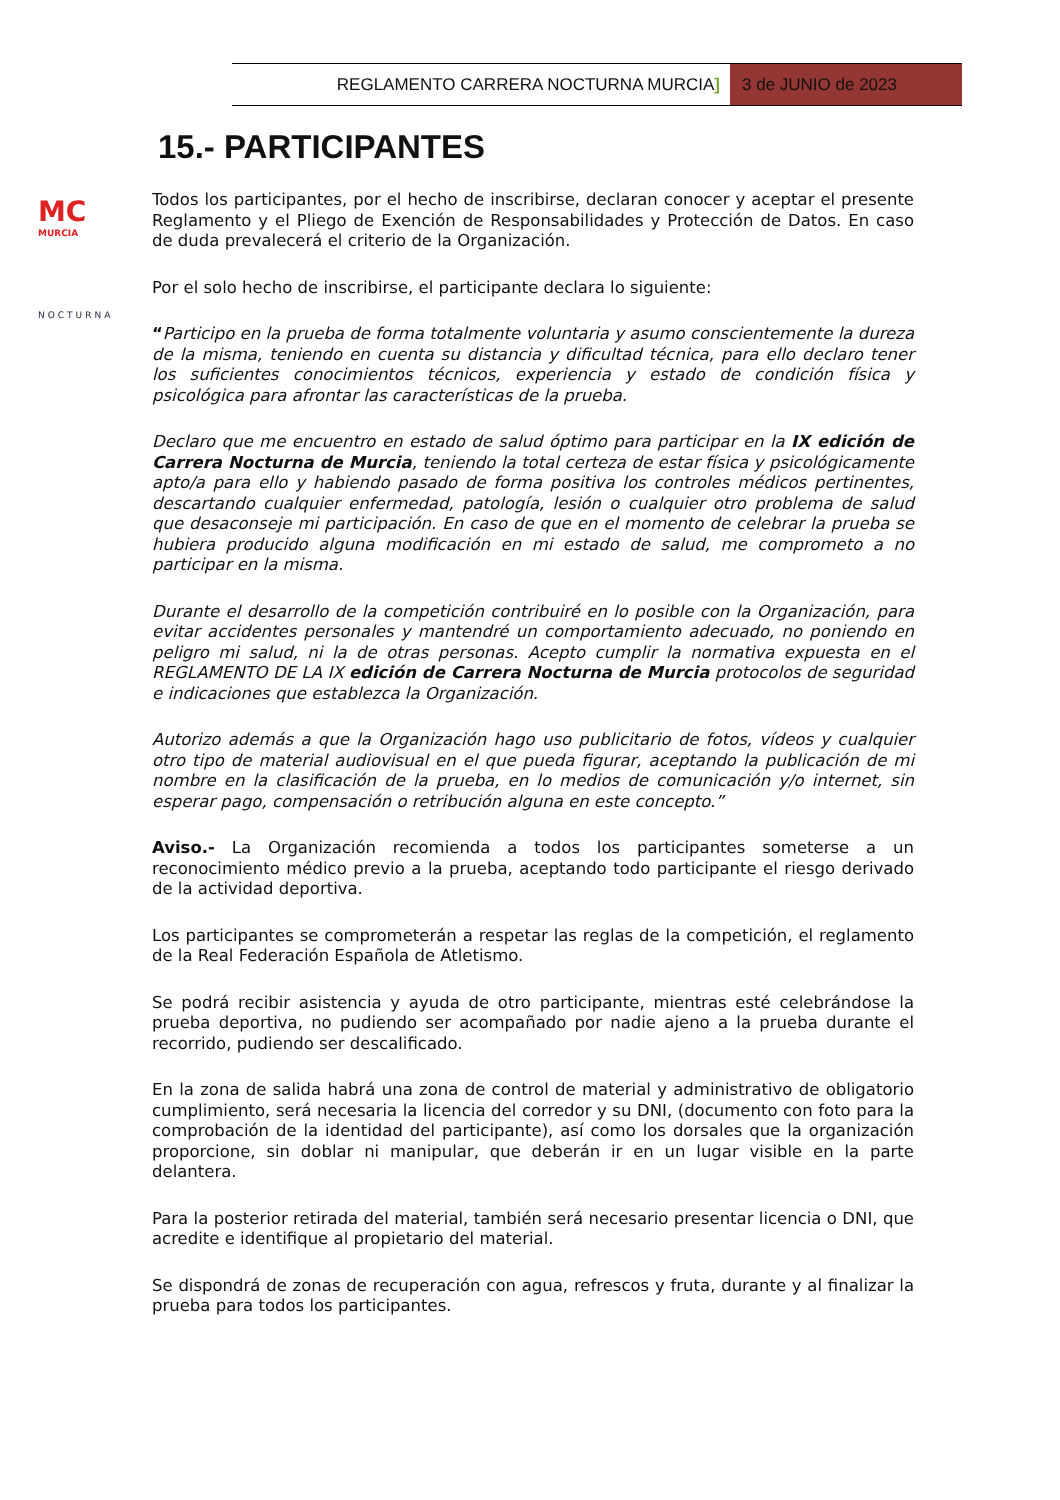REGLAMENTO CARRERA NOCTURNA MURCIA]
3 de JUNIO de 2023
MC
MURCIA
NOCTURNA
15.- PARTICIPANTES
Todos los participantes, por el hecho de inscribirse, declaran conocer y aceptar el presente Reglamento y el Pliego de Exención de Responsabilidades y Protección de Datos. En caso de duda prevalecerá el criterio de la Organización.
Por el solo hecho de inscribirse, el participante declara lo siguiente:
“Participo en la prueba de forma totalmente voluntaria y asumo conscientemente la dureza de la misma, teniendo en cuenta su distancia y dificultad técnica, para ello declaro tener los suficientes conocimientos técnicos, experiencia y estado de condición física y psicológica para afrontar las características de la prueba.
Declaro que me encuentro en estado de salud óptimo para participar en la IX edición de Carrera Nocturna de Murcia, teniendo la total certeza de estar física y psicológicamente apto/a para ello y habiendo pasado de forma positiva los controles médicos pertinentes, descartando cualquier enfermedad, patología, lesión o cualquier otro problema de salud que desaconseje mi participación. En caso de que en el momento de celebrar la prueba se hubiera producido alguna modificación en mi estado de salud, me comprometo a no participar en la misma.
Durante el desarrollo de la competición contribuiré en lo posible con la Organización, para evitar accidentes personales y mantendré un comportamiento adecuado, no poniendo en peligro mi salud, ni la de otras personas. Acepto cumplir la normativa expuesta en el REGLAMENTO DE LA IX edición de Carrera Nocturna de Murcia protocolos de seguridad e indicaciones que establezca la Organización.
Autorizo además a que la Organización hago uso publicitario de fotos, vídeos y cualquier otro tipo de material audiovisual en el que pueda figurar, aceptando la publicación de mi nombre en la clasificación de la prueba, en lo medios de comunicación y/o internet, sin esperar pago, compensación o retribución alguna en este concepto.”
Aviso.- La Organización recomienda a todos los participantes someterse a un reconocimiento médico previo a la prueba, aceptando todo participante el riesgo derivado de la actividad deportiva.
Los participantes se comprometerán a respetar las reglas de la competición, el reglamento de la Real Federación Española de Atletismo.
Se podrá recibir asistencia y ayuda de otro participante, mientras esté celebrándose la prueba deportiva, no pudiendo ser acompañado por nadie ajeno a la prueba durante el recorrido, pudiendo ser descalificado.
En la zona de salida habrá una zona de control de material y administrativo de obligatorio cumplimiento, será necesaria la licencia del corredor y su DNI, (documento con foto para la comprobación de la identidad del participante), así como los dorsales que la organización proporcione, sin doblar ni manipular, que deberán ir en un lugar visible en la parte delantera.
Para la posterior retirada del material, también será necesario presentar licencia o DNI, que acredite e identifique al propietario del material.
Se dispondrá de zonas de recuperación con agua, refrescos y fruta, durante y al finalizar la prueba para todos los participantes.